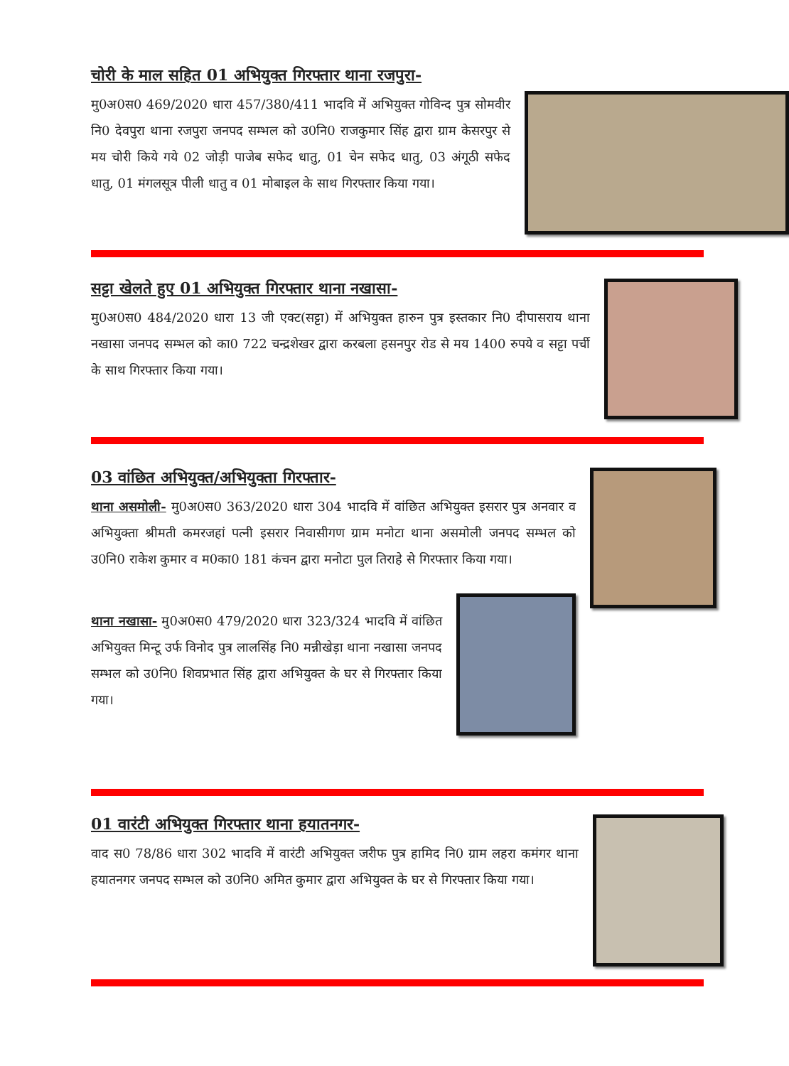चोरी के माल सहित 01 अभियुक्त गिरफ्तार थाना रजपुरा-
मु0अ0स0 469/2020 धारा 457/380/411 भादवि में अभियुक्त गोविन्द पुत्र सोमवीर नि0 देवपुरा थाना रजपुरा जनपद सम्भल को उ0नि0 राजकुमार सिंह द्वारा ग्राम केसरपुर से मय चोरी किये गये 02 जोड़ी पाजेब सफेद धातु, 01 चेन सफेद धातु, 03 अंगूठी सफेद धातु, 01 मंगलसूत्र पीली धातु व 01 मोबाइल के साथ गिरफ्तार किया गया।
सट्टा खेलते हुए 01 अभियुक्त गिरफ्तार थाना नखासा-
मु0अ0स0 484/2020 धारा 13 जी एक्ट(सट्टा) में अभियुक्त हारुन पुत्र इस्तकार नि0 दीपासराय थाना नखासा जनपद सम्भल को का0 722 चन्द्रशेखर द्वारा करबला हसनपुर रोड से मय 1400 रुपये व सट्टा पर्ची के साथ गिरफ्तार किया गया।
03 वांछित अभियुक्त/अभियुक्ता गिरफ्तार-
थाना असमोली- मु0अ0स0 363/2020 धारा 304 भादवि में वांछित अभियुक्त इसरार पुत्र अनवार व अभियुक्ता श्रीमती कमरजहां पत्नी इसरार निवासीगण ग्राम मनोटा थाना असमोली जनपद सम्भल को उ0नि0 राकेश कुमार व म0का0 181 कंचन द्वारा मनोटा पुल तिराहे से गिरफ्तार किया गया।
थाना नखासा- मु0अ0स0 479/2020 धारा 323/324 भादवि में वांछित अभियुक्त मिन्टू उर्फ विनोद पुत्र लालसिंह नि0 मन्नीखेड़ा थाना नखासा जनपद सम्भल को उ0नि0 शिवप्रभात सिंह द्वारा अभियुक्त के घर से गिरफ्तार किया गया।
01 वारंटी अभियुक्त गिरफ्तार थाना हयातनगर-
वाद स0 78/86 धारा 302 भादवि में वारंटी अभियुक्त जरीफ पुत्र हामिद नि0 ग्राम लहरा कमंगर थाना हयातनगर जनपद सम्भल को उ0नि0 अमित कुमार द्वारा अभियुक्त के घर से गिरफ्तार किया गया।